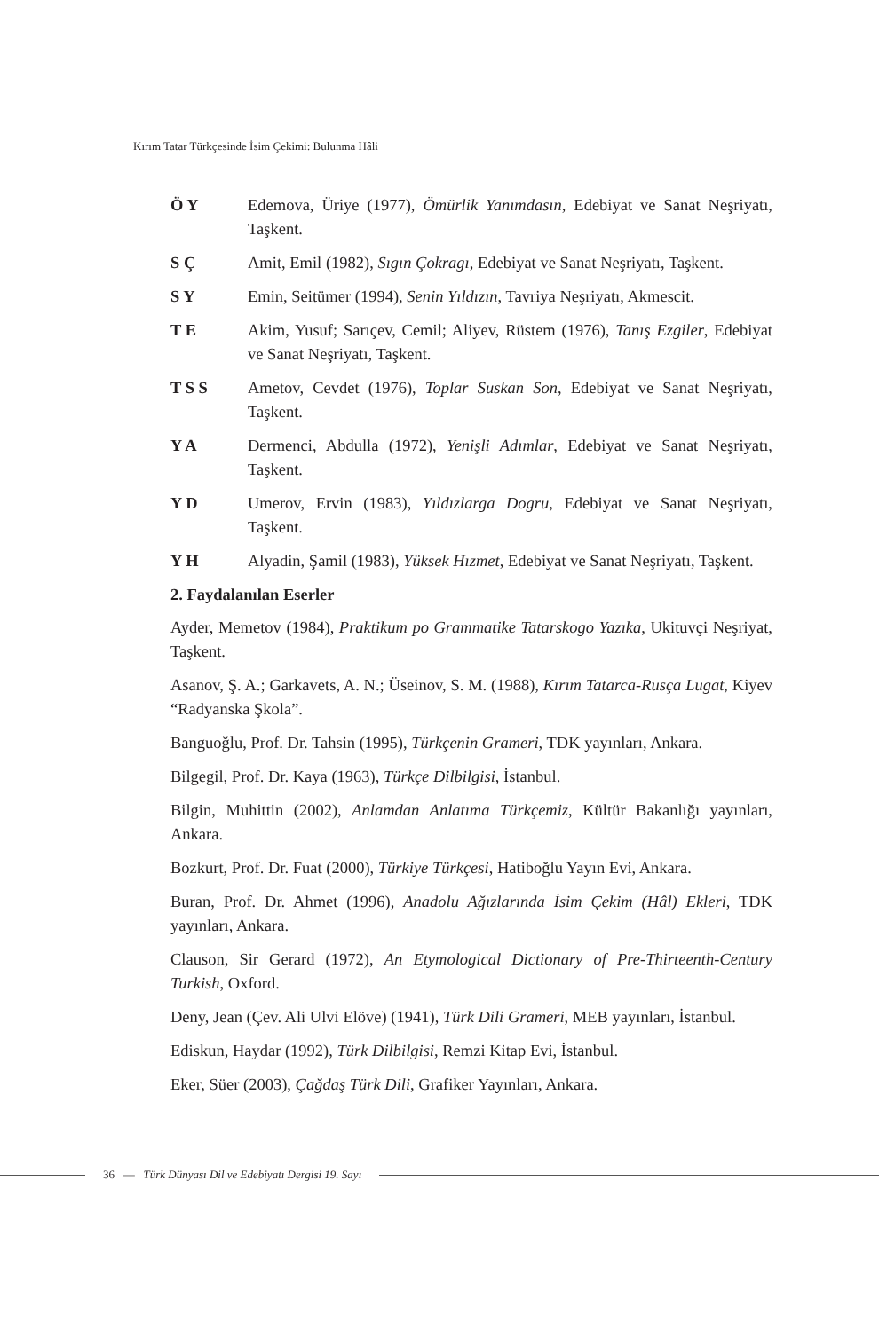Kırım Tatar Türkçesinde İsim Çekimi: Bulunma Hâli
Ö Y Edemova, Üriye (1977), Ömürlik Yanımdasın, Edebiyat ve Sanat Neşriyatı, Taşkent.
S Ç Amit, Emil (1982), Sıgın Çokragı, Edebiyat ve Sanat Neşriyatı, Taşkent.
S Y Emin, Seitümer (1994), Senin Yıldızın, Tavriya Neşriyatı, Akmescit.
T E Akim, Yusuf; Sarıçev, Cemil; Aliyev, Rüstem (1976), Tanış Ezgiler, Edebiyat ve Sanat Neşriyatı, Taşkent.
T S S Ametov, Cevdet (1976), Toplar Suskan Son, Edebiyat ve Sanat Neşriyatı, Taşkent.
Y A Dermenci, Abdulla (1972), Yenişli Adımlar, Edebiyat ve Sanat Neşriyatı, Taşkent.
Y D Umerov, Ervin (1983), Yıldızlarga Dogru, Edebiyat ve Sanat Neşriyatı, Taşkent.
Y H Alyadin, Şamil (1983), Yüksek Hızmet, Edebiyat ve Sanat Neşriyatı, Taşkent.
2. Faydalanılan Eserler
Ayder, Memetov (1984), Praktikum po Grammatike Tatarskogo Yazıka, Ukituvçi Neşriyat, Taşkent.
Asanov, Ş. A.; Garkavets, A. N.; Üseinov, S. M. (1988), Kırım Tatarca-Rusça Lugat, Kiyev “Radyanska Şkola”.
Banguoğlu, Prof. Dr. Tahsin (1995), Türkçenin Grameri, TDK yayınları, Ankara.
Bilgegil, Prof. Dr. Kaya (1963), Türkçe Dilbilgisi, İstanbul.
Bilgin, Muhittin (2002), Anlamdan Anlatıma Türkçemiz, Kültür Bakanlığı yayınları, Ankara.
Bozkurt, Prof. Dr. Fuat (2000), Türkiye Türkçesi, Hatiboğlu Yayın Evi, Ankara.
Buran, Prof. Dr. Ahmet (1996), Anadolu Ağızlarında İsim Çekim (Hâl) Ekleri, TDK yayınları, Ankara.
Clauson, Sir Gerard (1972), An Etymological Dictionary of Pre-Thirteenth-Century Turkish, Oxford.
Deny, Jean (Çev. Ali Ulvi Elöve) (1941), Türk Dili Grameri, MEB yayınları, İstanbul.
Ediskun, Haydar (1992), Türk Dilbilgisi, Remzi Kitap Evi, İstanbul.
Eker, Süer (2003), Çağdaş Türk Dili, Grafiker Yayınları, Ankara.
36 — Türk Dünyası Dil ve Edebiyatı Dergisi 19. Sayı